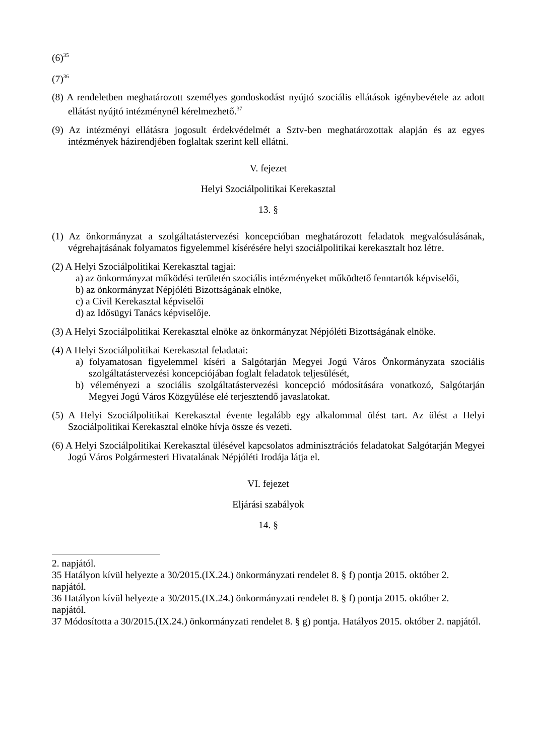(6)<sup>35</sup>
(7)<sup>36</sup>
(8) A rendeletben meghatározott személyes gondoskodást nyújtó szociális ellátások igénybevétele az adott ellátást nyújtó intézménynél kérelmezhető.<sup>37</sup>
(9) Az intézményi ellátásra jogosult érdekvédelmét a Sztv-ben meghatározottak alapján és az egyes intézmények házirendjében foglaltak szerint kell ellátni.
V. fejezet
Helyi Szociálpolitikai Kerekasztal
13. §
(1) Az önkormányzat a szolgáltatástervezési koncepcióban meghatározott feladatok megvalósulásának, végrehajtásának folyamatos figyelemmel kísérésére helyi szociálpolitikai kerekasztalt hoz létre.
(2) A Helyi Szociálpolitikai Kerekasztal tagjai:
a) az önkormányzat működési területén szociális intézményeket működtető fenntartók képviselői,
b) az önkormányzat Népjóléti Bizottságának elnöke,
c) a Civil Kerekasztal képviselői
d) az Idősügyi Tanács képviselője.
(3) A Helyi Szociálpolitikai Kerekasztal elnöke az önkormányzat Népjóléti Bizottságának elnöke.
(4) A Helyi Szociálpolitikai Kerekasztal feladatai:
a) folyamatosan figyelemmel kíséri a Salgótarján Megyei Jogú Város Önkormányzata szociális szolgáltatástervezési koncepciójában foglalt feladatok teljesülését,
b) véleményezi a szociális szolgáltatástervezési koncepció módosítására vonatkozó, Salgótarján Megyei Jogú Város Közgyűlése elé terjesztendő javaslatokat.
(5) A Helyi Szociálpolitikai Kerekasztal évente legalább egy alkalommal ülést tart. Az ülést a Helyi Szociálpolitikai Kerekasztal elnöke hívja össze és vezeti.
(6) A Helyi Szociálpolitikai Kerekasztal ülésével kapcsolatos adminisztrációs feladatokat Salgótarján Megyei Jogú Város Polgármesteri Hivatalának Népjóléti Irodája látja el.
VI. fejezet
Eljárási szabályok
14. §
2. napjától.
35 Hatályon kívül helyezte a 30/2015.(IX.24.) önkormányzati rendelet 8. § f) pontja 2015. október 2. napjától.
36 Hatályon kívül helyezte a 30/2015.(IX.24.) önkormányzati rendelet 8. § f) pontja 2015. október 2. napjától.
37 Módosította a 30/2015.(IX.24.) önkormányzati rendelet 8. § g) pontja. Hatályos 2015. október 2. napjától.